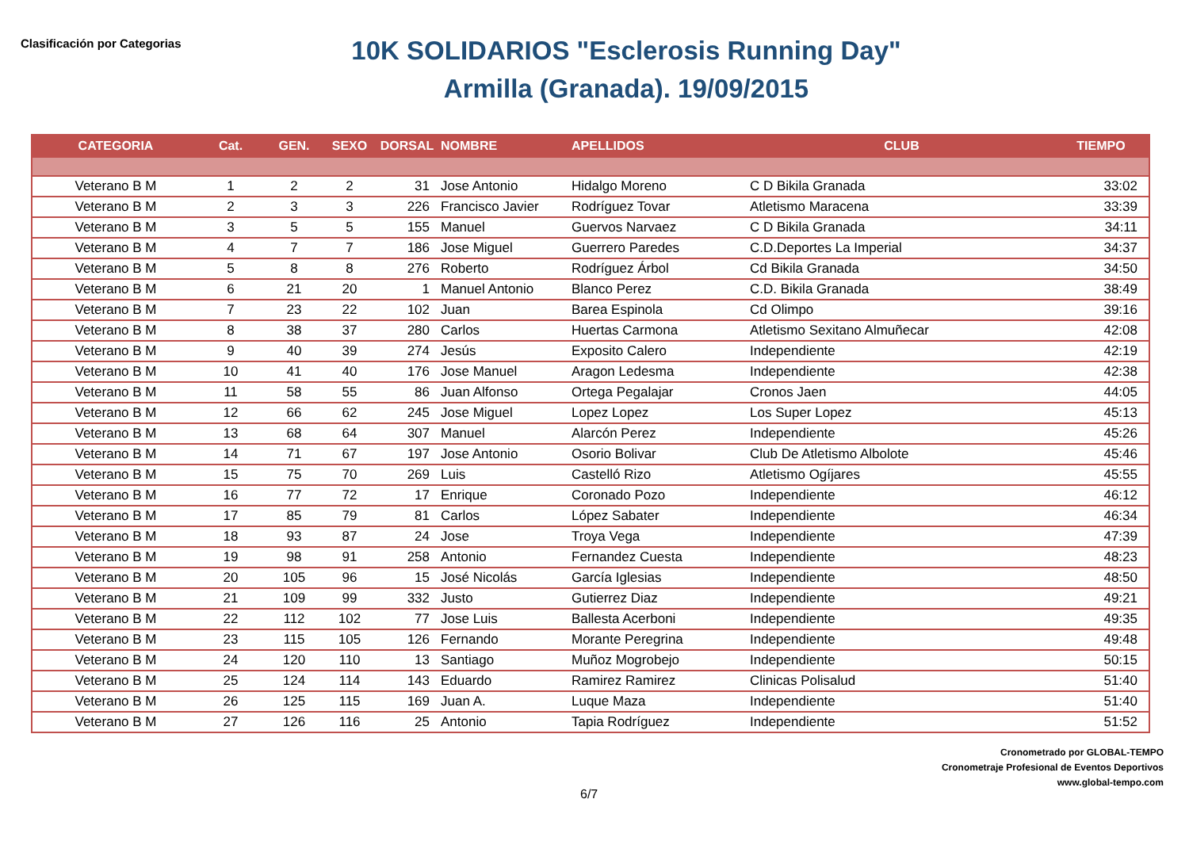Clasificación por Categorias
10K SOLIDARIOS "Esclerosis Running Day"
Armilla (Granada). 19/09/2015
| CATEGORIA | Cat. | GEN. | SEXO | DORSAL | NOMBRE | APELLIDOS | CLUB | TIEMPO |
| --- | --- | --- | --- | --- | --- | --- | --- | --- |
| Veterano B M | 1 | 2 | 2 | 31 | Jose Antonio | Hidalgo Moreno | C D Bikila Granada | 33:02 |
| Veterano B M | 2 | 3 | 3 | 226 | Francisco Javier | Rodríguez Tovar | Atletismo Maracena | 33:39 |
| Veterano B M | 3 | 5 | 5 | 155 | Manuel | Guervos Narvaez | C D Bikila Granada | 34:11 |
| Veterano B M | 4 | 7 | 7 | 186 | Jose Miguel | Guerrero Paredes | C.D.Deportes La Imperial | 34:37 |
| Veterano B M | 5 | 8 | 8 | 276 | Roberto | Rodríguez Árbol | Cd Bikila Granada | 34:50 |
| Veterano B M | 6 | 21 | 20 | 1 | Manuel Antonio | Blanco Perez | C.D. Bikila Granada | 38:49 |
| Veterano B M | 7 | 23 | 22 | 102 | Juan | Barea Espinola | Cd Olimpo | 39:16 |
| Veterano B M | 8 | 38 | 37 | 280 | Carlos | Huertas Carmona | Atletismo Sexitano Almuñecar | 42:08 |
| Veterano B M | 9 | 40 | 39 | 274 | Jesús | Exposito Calero | Independiente | 42:19 |
| Veterano B M | 10 | 41 | 40 | 176 | Jose Manuel | Aragon Ledesma | Independiente | 42:38 |
| Veterano B M | 11 | 58 | 55 | 86 | Juan Alfonso | Ortega Pegalajar | Cronos Jaen | 44:05 |
| Veterano B M | 12 | 66 | 62 | 245 | Jose Miguel | Lopez Lopez | Los Super Lopez | 45:13 |
| Veterano B M | 13 | 68 | 64 | 307 | Manuel | Alarcón Perez | Independiente | 45:26 |
| Veterano B M | 14 | 71 | 67 | 197 | Jose Antonio | Osorio Bolivar | Club De Atletismo Albolote | 45:46 |
| Veterano B M | 15 | 75 | 70 | 269 | Luis | Castelló Rizo | Atletismo Ogíjares | 45:55 |
| Veterano B M | 16 | 77 | 72 | 17 | Enrique | Coronado Pozo | Independiente | 46:12 |
| Veterano B M | 17 | 85 | 79 | 81 | Carlos | López Sabater | Independiente | 46:34 |
| Veterano B M | 18 | 93 | 87 | 24 | Jose | Troya Vega | Independiente | 47:39 |
| Veterano B M | 19 | 98 | 91 | 258 | Antonio | Fernandez Cuesta | Independiente | 48:23 |
| Veterano B M | 20 | 105 | 96 | 15 | José Nicolás | García Iglesias | Independiente | 48:50 |
| Veterano B M | 21 | 109 | 99 | 332 | Justo | Gutierrez Diaz | Independiente | 49:21 |
| Veterano B M | 22 | 112 | 102 | 77 | Jose Luis | Ballesta Acerboni | Independiente | 49:35 |
| Veterano B M | 23 | 115 | 105 | 126 | Fernando | Morante Peregrina | Independiente | 49:48 |
| Veterano B M | 24 | 120 | 110 | 13 | Santiago | Muñoz Mogrobejo | Independiente | 50:15 |
| Veterano B M | 25 | 124 | 114 | 143 | Eduardo | Ramirez Ramirez | Clinicas Polisalud | 51:40 |
| Veterano B M | 26 | 125 | 115 | 169 | Juan A. | Luque Maza | Independiente | 51:40 |
| Veterano B M | 27 | 126 | 116 | 25 | Antonio | Tapia Rodríguez | Independiente | 51:52 |
Cronometrado por GLOBAL-TEMPO
Cronometraje Profesional de Eventos Deportivos
www.global-tempo.com
6/7